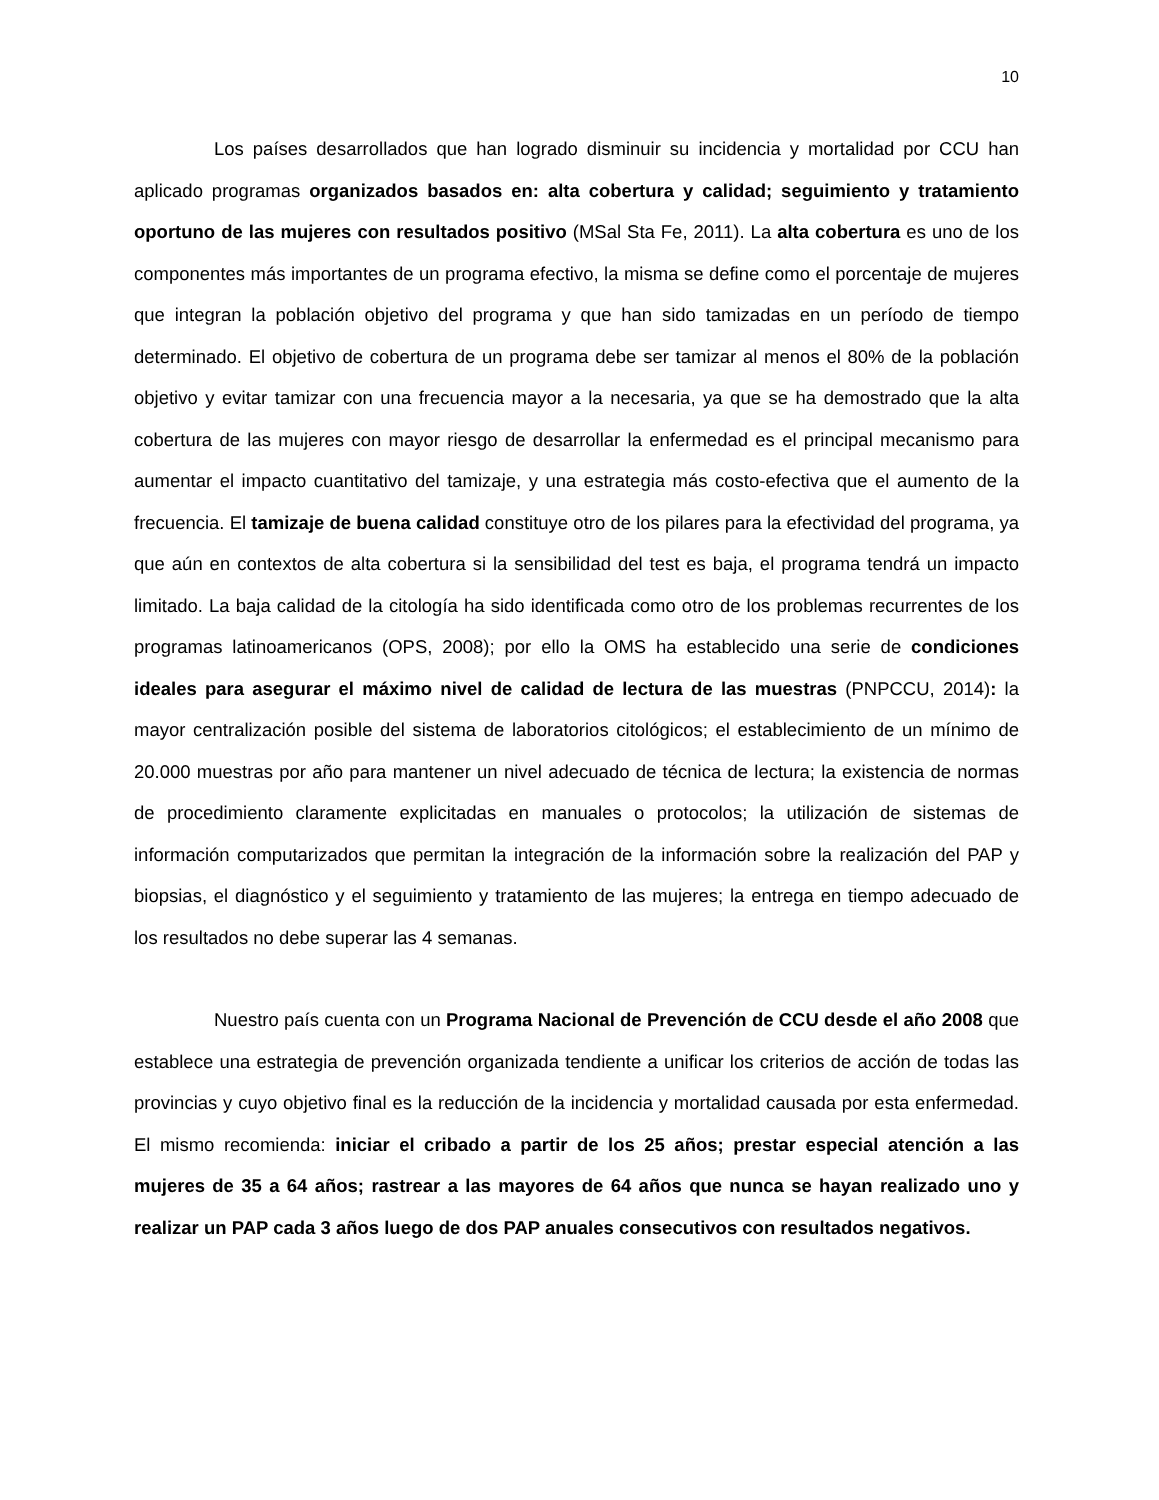10
Los países desarrollados que han logrado disminuir su incidencia y mortalidad por CCU han aplicado programas organizados basados en: alta cobertura y calidad; seguimiento y tratamiento oportuno de las mujeres con resultados positivo (MSal Sta Fe, 2011). La alta cobertura es uno de los componentes más importantes de un programa efectivo, la misma se define como el porcentaje de mujeres que integran la población objetivo del programa y que han sido tamizadas en un período de tiempo determinado. El objetivo de cobertura de un programa debe ser tamizar al menos el 80% de la población objetivo y evitar tamizar con una frecuencia mayor a la necesaria, ya que se ha demostrado que la alta cobertura de las mujeres con mayor riesgo de desarrollar la enfermedad es el principal mecanismo para aumentar el impacto cuantitativo del tamizaje, y una estrategia más costo-efectiva que el aumento de la frecuencia. El tamizaje de buena calidad constituye otro de los pilares para la efectividad del programa, ya que aún en contextos de alta cobertura si la sensibilidad del test es baja, el programa tendrá un impacto limitado. La baja calidad de la citología ha sido identificada como otro de los problemas recurrentes de los programas latinoamericanos (OPS, 2008); por ello la OMS ha establecido una serie de condiciones ideales para asegurar el máximo nivel de calidad de lectura de las muestras (PNPCCU, 2014): la mayor centralización posible del sistema de laboratorios citológicos; el establecimiento de un mínimo de 20.000 muestras por año para mantener un nivel adecuado de técnica de lectura; la existencia de normas de procedimiento claramente explicitadas en manuales o protocolos; la utilización de sistemas de información computarizados que permitan la integración de la información sobre la realización del PAP y biopsias, el diagnóstico y el seguimiento y tratamiento de las mujeres; la entrega en tiempo adecuado de los resultados no debe superar las 4 semanas.
Nuestro país cuenta con un Programa Nacional de Prevención de CCU desde el año 2008 que establece una estrategia de prevención organizada tendiente a unificar los criterios de acción de todas las provincias y cuyo objetivo final es la reducción de la incidencia y mortalidad causada por esta enfermedad. El mismo recomienda: iniciar el cribado a partir de los 25 años; prestar especial atención a las mujeres de 35 a 64 años; rastrear a las mayores de 64 años que nunca se hayan realizado uno y realizar un PAP cada 3 años luego de dos PAP anuales consecutivos con resultados negativos.